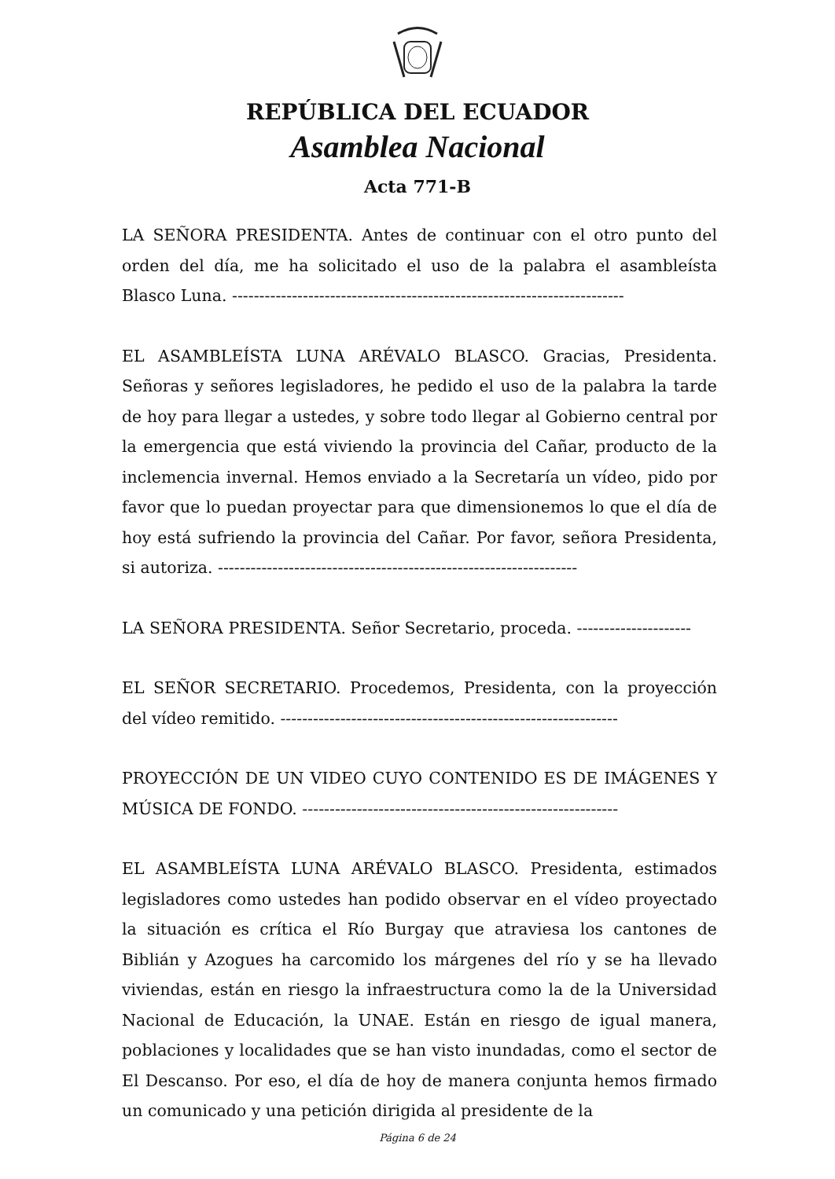REPÚBLICA DEL ECUADOR
Asamblea Nacional
Acta 771-B
LA SEÑORA PRESIDENTA. Antes de continuar con el otro punto del orden del día, me ha solicitado el uso de la palabra el asambleísta Blasco Luna. ------------------------------------------------------------------------
EL ASAMBLEÍSTA LUNA ARÉVALO BLASCO. Gracias, Presidenta. Señoras y señores legisladores, he pedido el uso de la palabra la tarde de hoy para llegar a ustedes, y sobre todo llegar al Gobierno central por la emergencia que está viviendo la provincia del Cañar, producto de la inclemencia invernal. Hemos enviado a la Secretaría un vídeo, pido por favor que lo puedan proyectar para que dimensionemos lo que el día de hoy está sufriendo la provincia del Cañar. Por favor, señora Presidenta, si autoriza. ------------------------------------------------------------------
LA SEÑORA PRESIDENTA. Señor Secretario, proceda. ---------------------
EL SEÑOR SECRETARIO. Procedemos, Presidenta, con la proyección del vídeo remitido. --------------------------------------------------------------
PROYECCIÓN DE UN VIDEO CUYO CONTENIDO ES DE IMÁGENES Y MÚSICA DE FONDO. ----------------------------------------------------------
EL ASAMBLEÍSTA LUNA ARÉVALO BLASCO. Presidenta, estimados legisladores como ustedes han podido observar en el vídeo proyectado la situación es crítica el Río Burgay que atraviesa los cantones de Biblián y Azogues ha carcomido los márgenes del río y se ha llevado viviendas, están en riesgo la infraestructura como la de la Universidad Nacional de Educación, la UNAE. Están en riesgo de igual manera, poblaciones y localidades que se han visto inundadas, como el sector de El Descanso. Por eso, el día de hoy de manera conjunta hemos firmado un comunicado y una petición dirigida al presidente de la
Página 6 de 24